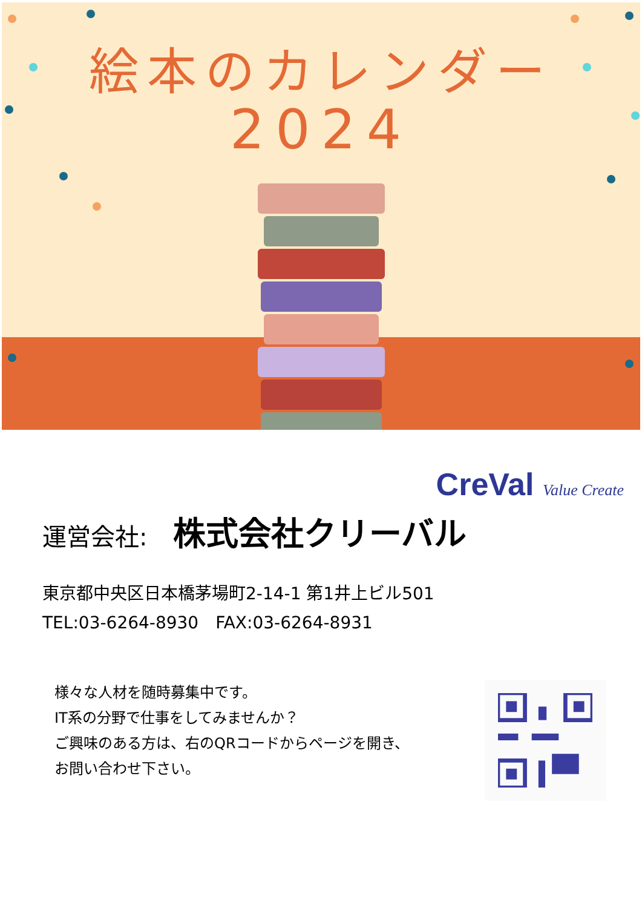絵本のカレンダー
2024
CreVal Value Create
運営会社: 株式会社クリーバル
東京都中央区日本橋茅場町2-14-1 第1井上ビル501
TEL:03-6264-8930　FAX:03-6264-8931
様々な人材を随時募集中です。
IT系の分野で仕事をしてみませんか？
ご興味のある方は、右のQRコードからページを開き、
お問い合わせ下さい。